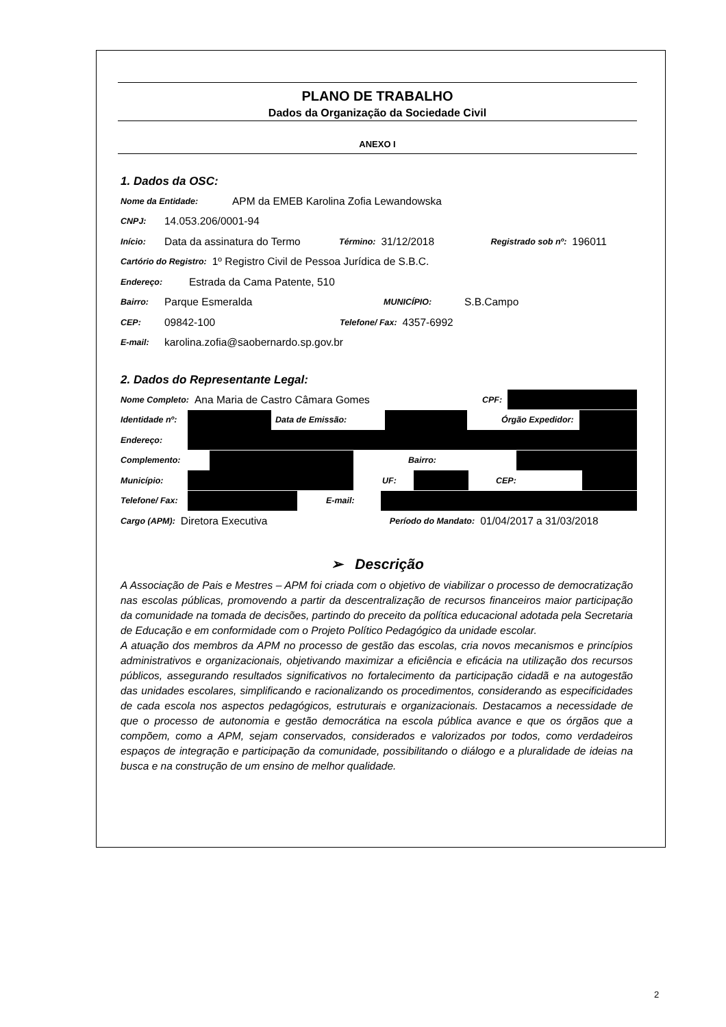PLANO DE TRABALHO
Dados da Organização da Sociedade Civil
ANEXO I
1. Dados da OSC:
Nome da Entidade: APM da EMEB Karolina Zofia Lewandowska
CNPJ: 14.053.206/0001-94
Início: Data da assinatura do Termo Término: 31/12/2018 Registrado sob nº: 196011
Cartório do Registro: 1º Registro Civil de Pessoa Jurídica de S.B.C.
Endereço: Estrada da Cama Patente, 510
Bairro: Parque Esmeralda MUNICÍPIO: S.B.Campo
CEP: 09842-100 Telefone/ Fax: 4357-6992
E-mail: karolina.zofia@saobernardo.sp.gov.br
2. Dados do Representante Legal:
Nome Completo: Ana Maria de Castro Câmara Gomes CPF:
Identidade nº: Data de Emissão: Órgão Expedidor:
Endereço:
Complemento: Bairro:
Município: UF: CEP:
Telefone/ Fax: E-mail:
Cargo (APM): Diretora Executiva Período do Mandato: 01/04/2017 a 31/03/2018
➢ Descrição
A Associação de Pais e Mestres – APM foi criada com o objetivo de viabilizar o processo de democratização nas escolas públicas, promovendo a partir da descentralização de recursos financeiros maior participação da comunidade na tomada de decisões, partindo do preceito da política educacional adotada pela Secretaria de Educação e em conformidade com o Projeto Político Pedagógico da unidade escolar.
A atuação dos membros da APM no processo de gestão das escolas, cria novos mecanismos e princípios administrativos e organizacionais, objetivando maximizar a eficiência e eficácia na utilização dos recursos públicos, assegurando resultados significativos no fortalecimento da participação cidadã e na autogestão das unidades escolares, simplificando e racionalizando os procedimentos, considerando as especificidades de cada escola nos aspectos pedagógicos, estruturais e organizacionais. Destacamos a necessidade de que o processo de autonomia e gestão democrática na escola pública avance e que os órgãos que a compõem, como a APM, sejam conservados, considerados e valorizados por todos, como verdadeiros espaços de integração e participação da comunidade, possibilitando o diálogo e a pluralidade de ideias na busca e na construção de um ensino de melhor qualidade.
2